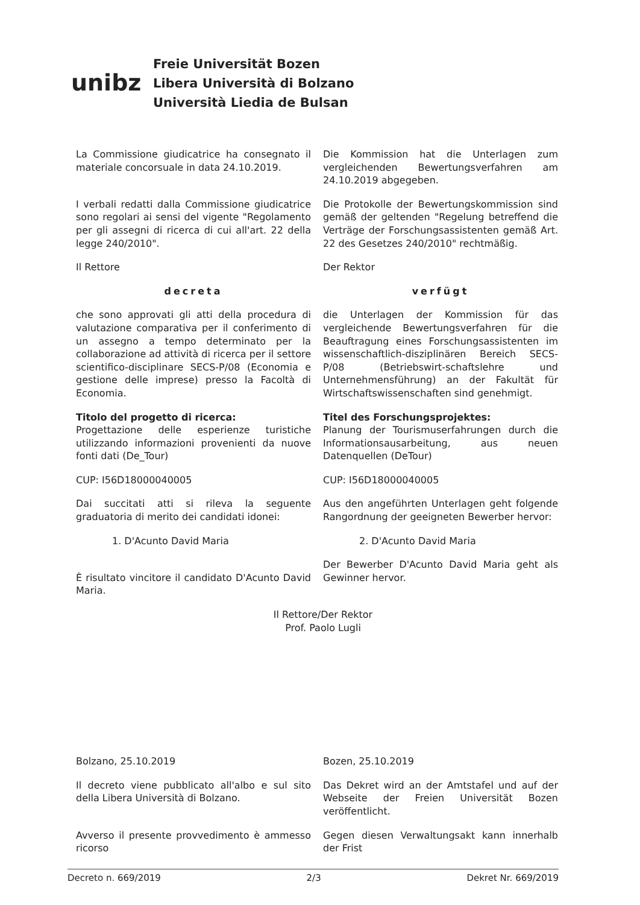unibz
Freie Universität Bozen
Libera Università di Bolzano
Università Liedia de Bulsan
La Commissione giudicatrice ha consegnato il materiale concorsuale in data 24.10.2019.
Die Kommission hat die Unterlagen zum vergleichenden Bewertungsverfahren am 24.10.2019 abgegeben.
I verbali redatti dalla Commissione giudicatrice sono regolari ai sensi del vigente "Regolamento per gli assegni di ricerca di cui all'art. 22 della legge 240/2010".
Die Protokolle der Bewertungskommission sind gemäß der geltenden "Regelung betreffend die Verträge der Forschungsassistenten gemäß Art. 22 des Gesetzes 240/2010" rechtmäßig.
Il Rettore Der Rektor
decreta verfügt
che sono approvati gli atti della procedura di valutazione comparativa per il conferimento di un assegno a tempo determinato per la collaborazione ad attività di ricerca per il settore scientifico-disciplinare SECS-P/08 (Economia e gestione delle imprese) presso la Facoltà di Economia.
die Unterlagen der Kommission für das vergleichende Bewertungsverfahren für die Beauftragung eines Forschungsassistenten im wissenschaftlich-disziplinären Bereich SECS-P/08 (Betriebswirt-schaftslehre und Unternehmensführung) an der Fakultät für Wirtschaftswissenschaften sind genehmigt.
Titolo del progetto di ricerca:
Progettazione delle esperienze turistiche utilizzando informazioni provenienti da nuove fonti dati (De_Tour)
Titel des Forschungsprojektes:
Planung der Tourismuserfahrungen durch die Informationsausarbeitung, aus neuen Datenquellen (DeTour)
CUP: I56D18000040005 CUP: I56D18000040005
Dai succitati atti si rileva la seguente graduatoria di merito dei candidati idonei:
Aus den angeführten Unterlagen geht folgende Rangordnung der geeigneten Bewerber hervor:
1. D'Acunto David Maria 2. D'Acunto David Maria
È risultato vincitore il candidato D'Acunto David Maria.
Der Bewerber D'Acunto David Maria geht als Gewinner hervor.
Il Rettore/Der Rektor
Prof. Paolo Lugli
Bolzano, 25.10.2019 Bozen, 25.10.2019
Il decreto viene pubblicato all'albo e sul sito della Libera Università di Bolzano.
Das Dekret wird an der Amtstafel und auf der Webseite der Freien Universität Bozen veröffentlicht.
Avverso il presente provvedimento è ammesso ricorso
Gegen diesen Verwaltungsakt kann innerhalb der Frist
Decreto n. 669/2019 2/3 Dekret Nr. 669/2019